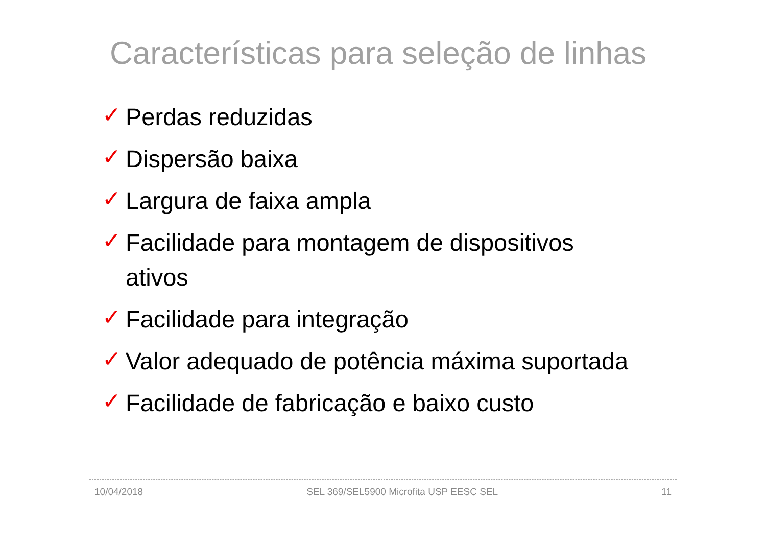Características para seleção de linhas
✓ Perdas reduzidas
✓ Dispersão baixa
✓ Largura de faixa ampla
✓ Facilidade para montagem de dispositivos ativos
✓ Facilidade para integração
✓ Valor adequado de potência máxima suportada
✓ Facilidade de fabricação e baixo custo
10/04/2018 SEL 369/SEL5900 Microfita USP EESC SEL 11